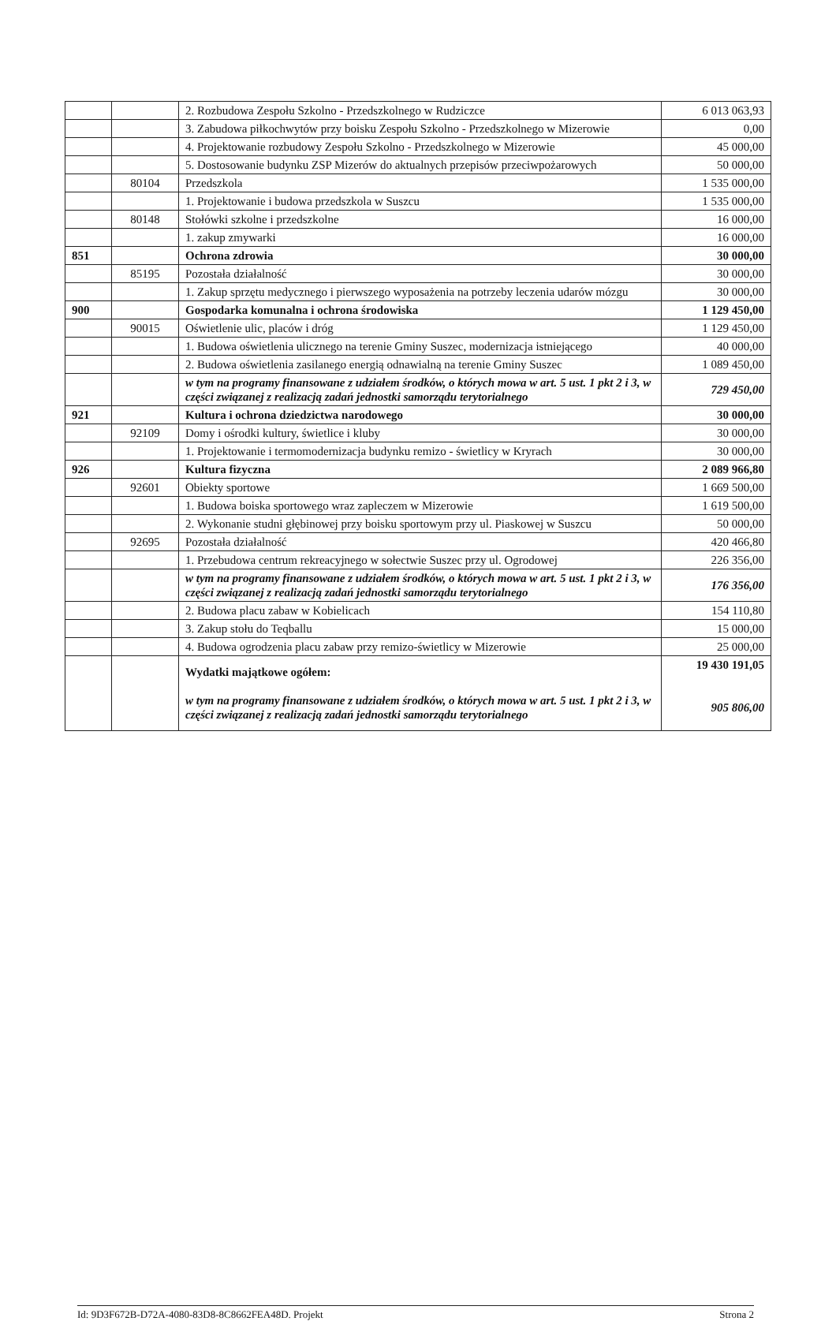| | | 2. Rozbudowa Zespołu Szkolno - Przedszkolnego w Rudziczce | 6 013 063,93 |
| | | 3. Zabudowa piłkochwytów przy boisku Zespołu Szkolno - Przedszkolnego w Mizerowie | 0,00 |
| | | 4. Projektowanie rozbudowy Zespołu Szkolno - Przedszkolnego w Mizerowie | 45 000,00 |
| | | 5. Dostosowanie budynku ZSP Mizerów do aktualnych przepisów przeciwpożarowych | 50 000,00 |
| | 80104 | Przedszkola | 1 535 000,00 |
| | | 1. Projektowanie i budowa przedszkola w Suszcu | 1 535 000,00 |
| | 80148 | Stołówki szkolne i przedszkolne | 16 000,00 |
| | | 1. zakup zmywarki | 16 000,00 |
| 851 | | Ochrona zdrowia | 30 000,00 |
| | 85195 | Pozostała działalność | 30 000,00 |
| | | 1. Zakup sprzętu medycznego i pierwszego wyposażenia na potrzeby leczenia udarów mózgu | 30 000,00 |
| 900 | | Gospodarka komunalna i ochrona środowiska | 1 129 450,00 |
| | 90015 | Oświetlenie ulic, placów i dróg | 1 129 450,00 |
| | | 1. Budowa oświetlenia ulicznego na terenie Gminy Suszec, modernizacja istniejącego | 40 000,00 |
| | | 2. Budowa oświetlenia zasilanego energią odnawialną na terenie Gminy Suszec | 1 089 450,00 |
| | | w tym na programy finansowane z udziałem środków, o których mowa w art. 5 ust. 1 pkt 2 i 3, w części związanej z realizacją zadań jednostki samorządu terytorialnego | 729 450,00 |
| 921 | | Kultura i ochrona dziedzictwa narodowego | 30 000,00 |
| | 92109 | Domy i ośrodki kultury, świetlice i kluby | 30 000,00 |
| | | 1. Projektowanie i termomodernizacja budynku remizo - świetlicy w Kryrach | 30 000,00 |
| 926 | | Kultura fizyczna | 2 089 966,80 |
| | 92601 | Obiekty sportowe | 1 669 500,00 |
| | | 1. Budowa boiska sportowego wraz zapleczem w Mizerowie | 1 619 500,00 |
| | | 2. Wykonanie studni głębinowej przy boisku sportowym przy ul. Piaskowej w Suszcu | 50 000,00 |
| | 92695 | Pozostała działalność | 420 466,80 |
| | | 1. Przebudowa centrum rekreacyjnego w sołectwie Suszec przy ul. Ogrodowej | 226 356,00 |
| | | w tym na programy finansowane z udziałem środków, o których mowa w art. 5 ust. 1 pkt 2 i 3, w części związanej z realizacją zadań jednostki samorządu terytorialnego | 176 356,00 |
| | | 2. Budowa placu zabaw w Kobielicach | 154 110,80 |
| | | 3. Zakup stołu do Teqballu | 15 000,00 |
| | | 4. Budowa ogrodzenia placu zabaw przy remizo-świetlicy w Mizerowie | 25 000,00 |
| | | Wydatki majątkowe ogółem: w tym na programy finansowane z udziałem środków, o których mowa w art. 5 ust. 1 pkt 2 i 3, w części związanej z realizacją zadań jednostki samorządu terytorialnego | 19 430 191,05 905 806,00 |
Id: 9D3F672B-D72A-4080-83D8-8C8662FEA48D. Projekt Strona 2